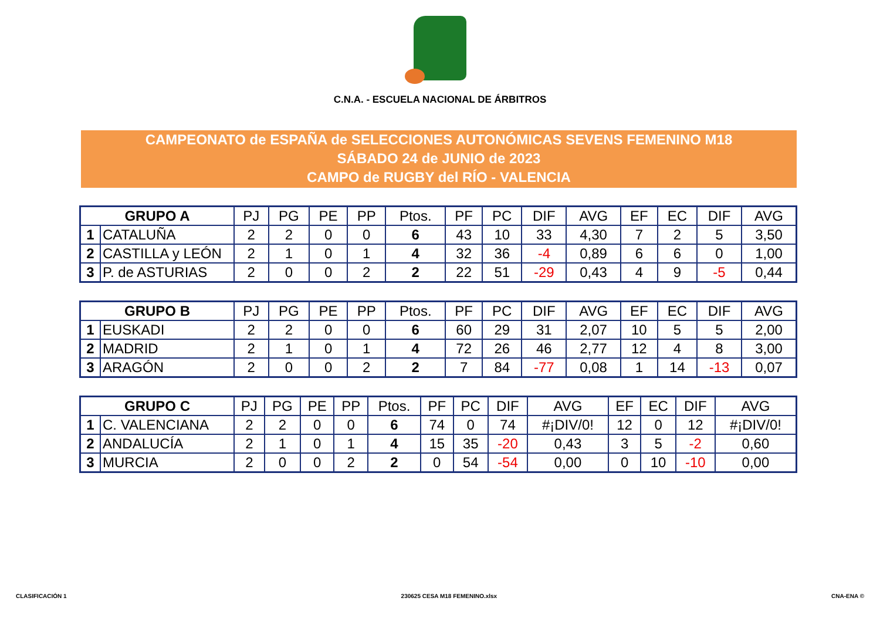C.N.A. - ESCUELA NACIONAL DE ÁRBITROS
CAMPEONATO de ESPAÑA de SELECCIONES AUTONÓMICAS SEVENS FEMENINO M18
SÁBADO 24 de JUNIO de 2023
CAMPO de RUGBY del RÍO - VALENCIA
| GRUPO A | | PJ | PG | PE | PP | Ptos. | PF | PC | DIF | AVG | EF | EC | DIF | AVG |
| --- | --- | --- | --- | --- | --- | --- | --- | --- | --- | --- | --- | --- | --- | --- |
| 1 | CATALUÑA | 2 | 2 | 0 | 0 | 6 | 43 | 10 | 33 | 4,30 | 7 | 2 | 5 | 3,50 |
| 2 | CASTILLA y LEÓN | 2 | 1 | 0 | 1 | 4 | 32 | 36 | -4 | 0,89 | 6 | 6 | 0 | 1,00 |
| 3 | P. de ASTURIAS | 2 | 0 | 0 | 2 | 2 | 22 | 51 | -29 | 0,43 | 4 | 9 | -5 | 0,44 |
| GRUPO B | | PJ | PG | PE | PP | Ptos. | PF | PC | DIF | AVG | EF | EC | DIF | AVG |
| --- | --- | --- | --- | --- | --- | --- | --- | --- | --- | --- | --- | --- | --- | --- |
| 1 | EUSKADI | 2 | 2 | 0 | 0 | 6 | 60 | 29 | 31 | 2,07 | 10 | 5 | 5 | 2,00 |
| 2 | MADRID | 2 | 1 | 0 | 1 | 4 | 72 | 26 | 46 | 2,77 | 12 | 4 | 8 | 3,00 |
| 3 | ARAGÓN | 2 | 0 | 0 | 2 | 2 | 7 | 84 | -77 | 0,08 | 1 | 14 | -13 | 0,07 |
| GRUPO C | | PJ | PG | PE | PP | Ptos. | PF | PC | DIF | AVG | EF | EC | DIF | AVG |
| --- | --- | --- | --- | --- | --- | --- | --- | --- | --- | --- | --- | --- | --- | --- |
| 1 | C. VALENCIANA | 2 | 2 | 0 | 0 | 6 | 74 | 0 | 74 | #¡DIV/0! | 12 | 0 | 12 | #¡DIV/0! |
| 2 | ANDALUCÍA | 2 | 1 | 0 | 1 | 4 | 15 | 35 | -20 | 0,43 | 3 | 5 | -2 | 0,60 |
| 3 | MURCIA | 2 | 0 | 0 | 2 | 2 | 0 | 54 | -54 | 0,00 | 0 | 10 | -10 | 0,00 |
CLASIFICACIÓN 1 230625 CESA M18 FEMENINO.xlsx CNA-ENA ©